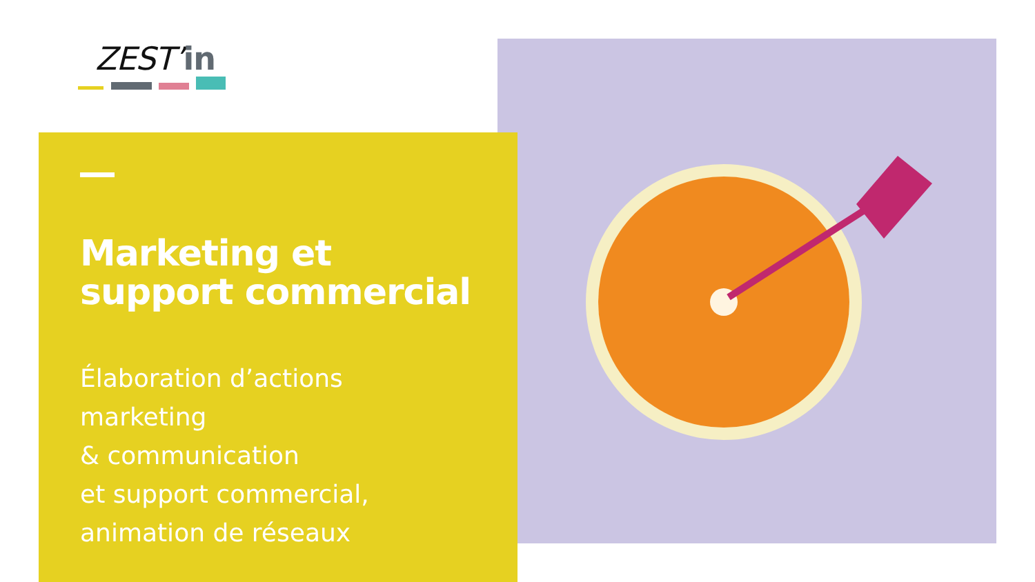ZEST’in
Marketing et support commercial
Élaboration d’actions marketing
& communication
et support commercial,
animation de réseaux